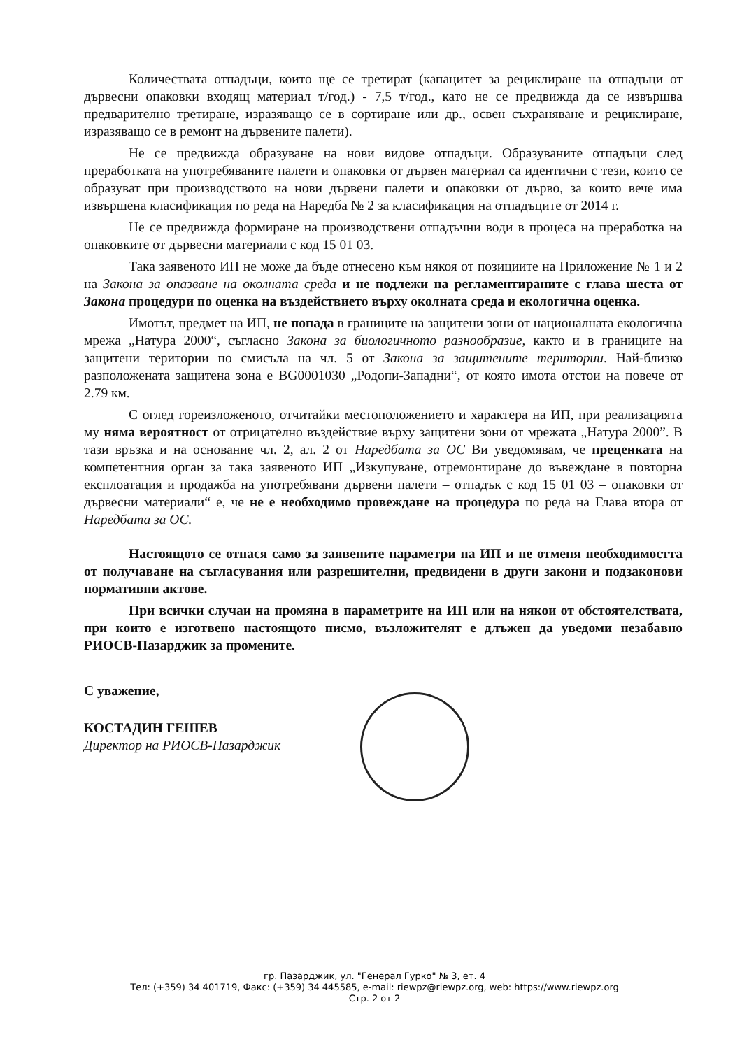Количествата отпадъци, които ще се третират (капацитет за рециклиране на отпадъци от дървесни опаковки входящ материал т/год.) - 7,5 т/год., като не се предвижда да се извършва предварително третиране, изразяващо се в сортиране или др., освен съхраняване и рециклиране, изразяващо се в ремонт на дървените палети).
Не се предвижда образуване на нови видове отпадъци. Образуваните отпадъци след преработката на употребяваните палети и опаковки от дървен материал са идентични с тези, които се образуват при производството на нови дървени палети и опаковки от дърво, за които вече има извършена класификация по реда на Наредба № 2 за класификация на отпадъците от 2014 г.
Не се предвижда формиране на производствени отпадъчни води в процеса на преработка на опаковките от дървесни материали с код 15 01 03.
Така заявеното ИП не може да бъде отнесено към някоя от позициите на Приложение № 1 и 2 на Закона за опазване на околната среда и не подлежи на регламентираните с глава шеста от Закона процедури по оценка на въздействието върху околната среда и екологична оценка.
Имотът, предмет на ИП, не попада в границите на защитени зони от националната екологична мрежа „Натура 2000“, съгласно Закона за биологичното разнообразие, както и в границите на защитени територии по смисъла на чл. 5 от Закона за защитените територии. Най-близко разположената защитена зона е BG0001030 „Родопи-Западни“, от която имота отстои на повече от 2.79 км.
С оглед гореизложеното, отчитайки местоположението и характера на ИП, при реализацията му няма вероятност от отрицателно въздействие върху защитени зони от мрежата „Натура 2000”. В тази връзка и на основание чл. 2, ал. 2 от Наредбата за ОС Ви уведомявам, че преценката на компетентния орган за така заявеното ИП „Изкупуване, отремонтиране до въвеждане в повторна експлоатация и продажба на употребявани дървени палети – отпадък с код 15 01 03 – опаковки от дървесни материали“ е, че не е необходимо провеждане на процедура по реда на Глава втора от Наредбата за ОС.
Настоящото се отнася само за заявените параметри на ИП и не отменя необходимостта от получаване на съгласувания или разрешителни, предвидени в други закони и подзаконови нормативни актове.
При всички случаи на промяна в параметрите на ИП или на някои от обстоятелствата, при които е изготвено настоящото писмо, възложителят е длъжен да уведоми незабавно РИОСВ-Пазарджик за промените.
С уважение,
КОСТАДИН ГЕШЕВ
Директор на РИОСВ-Пазарджик
гр. Пазарджик, ул. "Генерал Гурко" № 3, ет. 4
Тел: (+359) 34 401719, Факс: (+359) 34 445585, e-mail: riewpz@riewpz.org, web: https://www.riewpz.org
Стр. 2 от 2